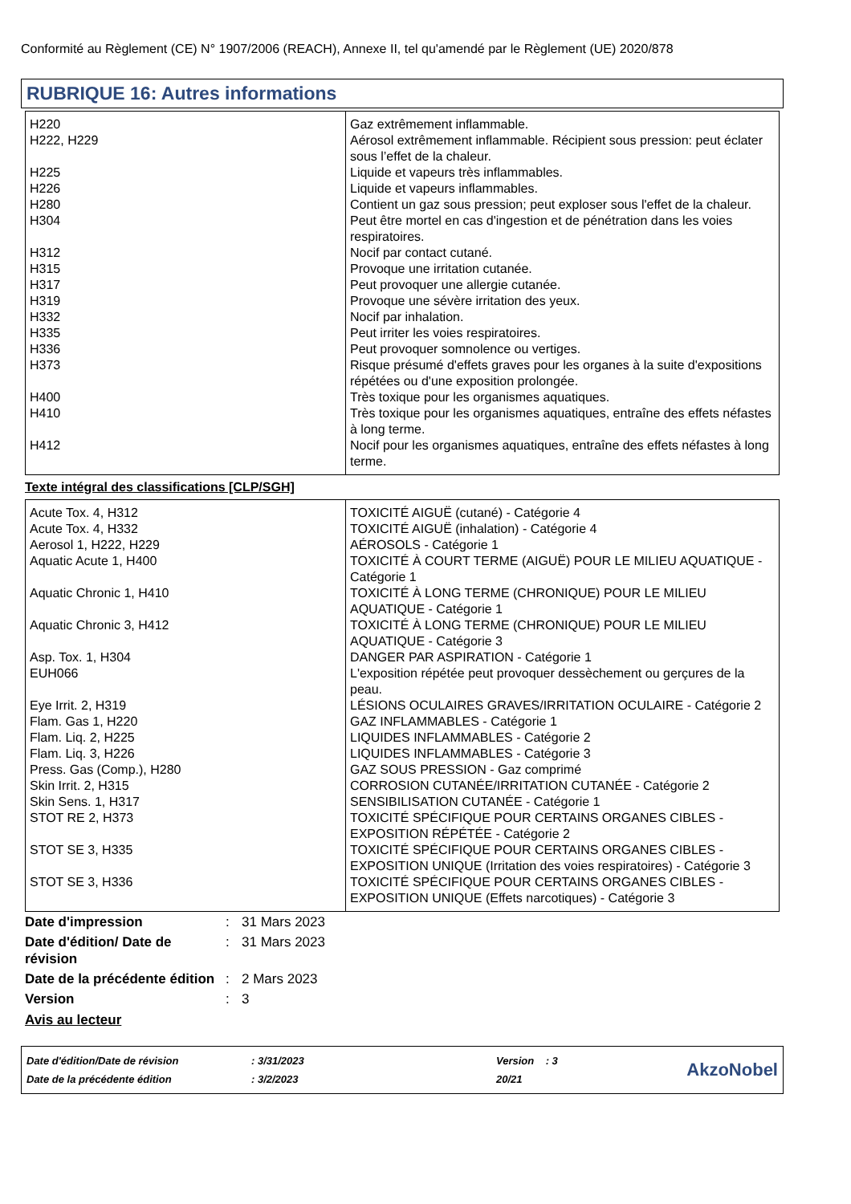Conformité au Règlement (CE) N° 1907/2006 (REACH), Annexe II, tel qu'amendé par le Règlement (UE) 2020/878
RUBRIQUE 16: Autres informations
| H220 | Gaz extrêmement inflammable. |
| H222, H229 | Aérosol extrêmement inflammable. Récipient sous pression: peut éclater sous l’effet de la chaleur. |
| H225 | Liquide et vapeurs très inflammables. |
| H226 | Liquide et vapeurs inflammables. |
| H280 | Contient un gaz sous pression; peut exploser sous l'effet de la chaleur. |
| H304 | Peut être mortel en cas d'ingestion et de pénétration dans les voies respiratoires. |
| H312 | Nocif par contact cutané. |
| H315 | Provoque une irritation cutanée. |
| H317 | Peut provoquer une allergie cutanée. |
| H319 | Provoque une sévère irritation des yeux. |
| H332 | Nocif par inhalation. |
| H335 | Peut irriter les voies respiratoires. |
| H336 | Peut provoquer somnolence ou vertiges. |
| H373 | Risque présumé d'effets graves pour les organes à la suite d'expositions répétées ou d'une exposition prolongée. |
| H400 | Très toxique pour les organismes aquatiques. |
| H410 | Très toxique pour les organismes aquatiques, entraîne des effets néfastes à long terme. |
| H412 | Nocif pour les organismes aquatiques, entraîne des effets néfastes à long terme. |
Texte intégral des classifications [CLP/SGH]
| Acute Tox. 4, H312 | TOXICITÉ AIGUË (cutané) - Catégorie 4 |
| Acute Tox. 4, H332 | TOXICITÉ AIGUË (inhalation) - Catégorie 4 |
| Aerosol 1, H222, H229 | AÉROSOLS - Catégorie 1 |
| Aquatic Acute 1, H400 | TOXICITÉ À COURT TERME (AIGUË) POUR LE MILIEU AQUATIQUE - Catégorie 1 |
| Aquatic Chronic 1, H410 | TOXICITÉ À LONG TERME (CHRONIQUE) POUR LE MILIEU AQUATIQUE - Catégorie 1 |
| Aquatic Chronic 3, H412 | TOXICITÉ À LONG TERME (CHRONIQUE) POUR LE MILIEU AQUATIQUE - Catégorie 3 |
| Asp. Tox. 1, H304 | DANGER PAR ASPIRATION - Catégorie 1 |
| EUH066 | L'exposition répétée peut provoquer dessèchement ou gerçures de la peau. |
| Eye Irrit. 2, H319 | LÉSIONS OCULAIRES GRAVES/IRRITATION OCULAIRE - Catégorie 2 |
| Flam. Gas 1, H220 | GAZ INFLAMMABLES - Catégorie 1 |
| Flam. Liq. 2, H225 | LIQUIDES INFLAMMABLES - Catégorie 2 |
| Flam. Liq. 3, H226 | LIQUIDES INFLAMMABLES - Catégorie 3 |
| Press. Gas (Comp.), H280 | GAZ SOUS PRESSION - Gaz comprimé |
| Skin Irrit. 2, H315 | CORROSION CUTANÉE/IRRITATION CUTANÉE - Catégorie 2 |
| Skin Sens. 1, H317 | SENSIBILISATION CUTANÉE - Catégorie 1 |
| STOT RE 2, H373 | TOXICITÉ SPÉCIFIQUE POUR CERTAINS ORGANES CIBLES - EXPOSITION RÉPÉTÉE - Catégorie 2 |
| STOT SE 3, H335 | TOXICITÉ SPÉCIFIQUE POUR CERTAINS ORGANES CIBLES - EXPOSITION UNIQUE (Irritation des voies respiratoires) - Catégorie 3 |
| STOT SE 3, H336 | TOXICITÉ SPÉCIFIQUE POUR CERTAINS ORGANES CIBLES - EXPOSITION UNIQUE (Effets narcotiques) - Catégorie 3 |
| Date d'impression | : | 31 Mars 2023 |
| Date d'édition/ Date de révision | : | 31 Mars 2023 |
| Date de la précédente édition | : | 2 Mars 2023 |
| Version | : | 3 |
Avis au lecteur
| Date d'édition/Date de révision | : 3/31/2023 | Version : 3 |
| Date de la précédente édition | : 3/2/2023 | 20/21 |
AkzoNobel